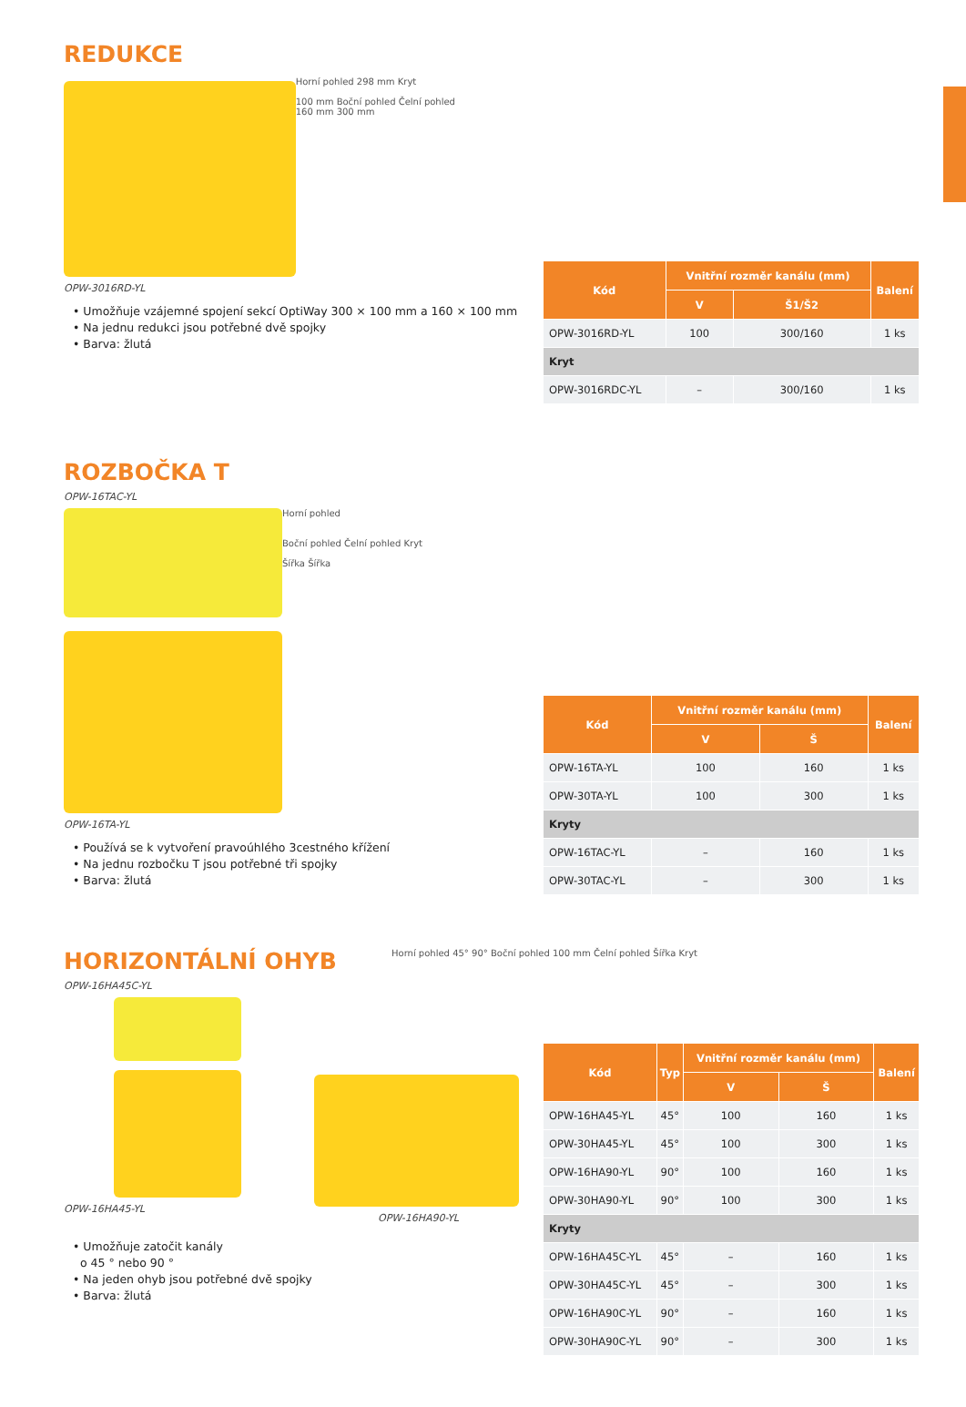REDUKCE
Horní pohled 298 mm Kryt
100 mm Boční pohled Čelní pohled
160 mm 300 mm
OPW-3016RD-YL
• Umožňuje vzájemné spojení sekcí OptiWay 300 × 100 mm a 160 × 100 mm
• Na jednu redukci jsou potřebné dvě spojky
• Barva: žlutá
| Kód | Vnitřní rozměr kanálu (mm) | | Balení |
| --- | --- | --- | --- |
| | V | Š1/Š2 | |
| OPW-3016RD-YL | 100 | 300/160 | 1 ks |
| Kryt | | | |
| OPW-3016RDC-YL | – | 300/160 | 1 ks |
ROZBOČKA T
OPW-16TAC-YL
Horní pohled
Boční pohled Čelní pohled Kryt
Šířka Šířka
OPW-16TA-YL
• Používá se k vytvoření pravoúhlého 3cestného křížení
• Na jednu rozbočku T jsou potřebné tři spojky
• Barva: žlutá
| Kód | Vnitřní rozměr kanálu (mm) | | Balení |
| --- | --- | --- | --- |
| | V | Š | |
| OPW-16TA-YL | 100 | 160 | 1 ks |
| OPW-30TA-YL | 100 | 300 | 1 ks |
| Kryty | | | |
| OPW-16TAC-YL | – | 160 | 1 ks |
| OPW-30TAC-YL | – | 300 | 1 ks |
HORIZONTÁLNÍ OHYB
Horní pohled 45° 90° Boční pohled 100 mm Čelní pohled Šířka Kryt
OPW-16HA45C-YL
OPW-16HA45-YL
OPW-16HA90-YL
• Umožňuje zatočit kanály
o 45 ° nebo 90 °
• Na jeden ohyb jsou potřebné dvě spojky
• Barva: žlutá
| Kód | Typ | Vnitřní rozměr kanálu (mm) | | Balení |
| --- | --- | --- | --- | --- |
| | | V | Š | |
| OPW-16HA45-YL | 45° | 100 | 160 | 1 ks |
| OPW-30HA45-YL | 45° | 100 | 300 | 1 ks |
| OPW-16HA90-YL | 90° | 100 | 160 | 1 ks |
| OPW-30HA90-YL | 90° | 100 | 300 | 1 ks |
| Kryty | | | | |
| OPW-16HA45C-YL | 45° | – | 160 | 1 ks |
| OPW-30HA45C-YL | 45° | – | 300 | 1 ks |
| OPW-16HA90C-YL | 90° | – | 160 | 1 ks |
| OPW-30HA90C-YL | 90° | – | 300 | 1 ks |